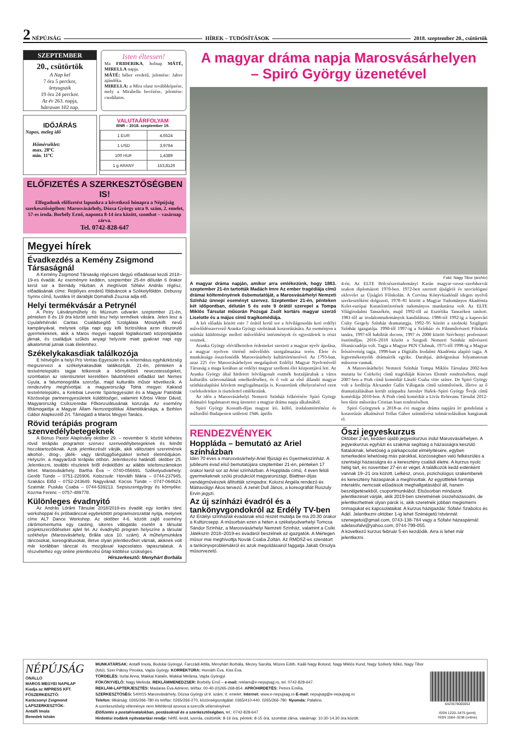2 NÉPÚJSÁG HÍREK – TUDÓSÍTÁSOK 2018. szeptember 20., csütörtök
SZEPTEMBER
20., csütörtök
A Nap kel
7 óra 5 perckor,
lenyugszik
19 óra 24 perckor.
Az év 263. napja,
hátravan 102 nap.
Isten éltessen!
Ma FRIDERIKA, holnap MÁTÉ, MIRELLA napja.
MÁTÉ: héber eredetű, jelentése: Jahve ajándéka.
MIRELLA: a Míra olasz továbbképzése, mely a Mirabella becézése, jelentése: csodálatos.
IDŐJÁRÁS
Napos, meleg idő
Hőmérséklet:
max. 28ºC
min. 11ºC
VALUTAÁRFOLYAM
BNR – 2018. szeptember 19.
| 1 EUR | 4,6524 |
| 1 USD | 3,9764 |
| 100 HUF | 1,4389 |
| 1 g ARANY | 153,8126 |
ELŐFIZETÉS A SZERKESZTŐSÉGBEN IS!
Elfogadunk előfizetést lapunkra a következő hónapra a Népújság szerkesztőségében: Marosvásárhely, Dózsa György utca 9. szám, 2. emelet, 57-es iroda. Borbély Ernő, naponta 8-14 óra között, szombat – vasárnap zárva.
Tel. 0742-828-647
Megyei hírek
Évadkezdés a Kemény Zsigmond Társaságnál
A Kemény Zsigmond Társaság régészeti tárgyú előadással kezdi 2018–19-es évadát. Az eseményre kedden, szeptember 25-én délután 6 órakor kerül sor a Bernády Házban. A meghívott Sófalvi András régész, előadásának címe: Rejtélyes eredetű földsáncok a Székelyföldön. Debussy Syrinx című, fuvolára írt darabját Domahidi Zsuzsa adja elő.
Helyi termékvásár a Petrynél
A Petry Látványműhely és Múzeum udvarán szeptember 21-én, pénteken 8 és 19 óra között ismét lesz helyi termékek vására. Jelen lesz a Gyulafehérvári Caritas Családsegítő Szolgálata Mosolykifli nevű kampányával, melynek célja napi egy kifli biztosítása azon rászoruló gyermekeknek, akik a Maros megyei nappali foglalkoztató központjaikba járnak, és családjuk szűkös anyagi helyzete miatt gyakran napi egy alkalommal jutnak csak élelemhez.
Székelykakasdiak találkozója
E hétvégén a helyi Pro Veritas Egyesület és a református egyházközség megszervezi a székelykakasdiak találkozóját. 21-én, pénteken a testvértelepülés tagjai felkeresik a környékbeli nevezetességeket, szombaton az istentisztelet keretében falutörténeti előadást tart Nemes Gyula, a falumonográfia szerzője, majd kulturális műsor következik. A rendezvény meghívottjai: a magyarországi Tolna megyei Kakasd testvértelepülés, a Kelebiai Levente Sportegyesület és a Magyar Patrióták Közössége partneregyesületek küldöttségei, valamint Kőrösi Viktor Dávid, Magyarország Csíkszeredai Főkonzulátusának konzulja. Az esemény főtámogatója a Magyar Állam Nemzetpolitikai Államtitkársága, a Bethlen Gábor Alapkezelő Zrt. Támogató a Maros Megyei Tanács.
Rövid terápiás program szenvedélybetegeknek
A Bonus Pastor Alapítvány október 29. – november 9. között kéthetes rövid terápiás programot szervez szenvedélybetegeknek és felnőtt hozzátartozóiknak. Azok jelentkezését várják, akik változtatni szeretnének alkohol-, drog-, játék- vagy társfüggőségükkel terhelt életmódjukon. Helyszín: a magyarózdi terápiás otthon. Jelentkezési határidő: október 25. Jelentkezni, további részletek felől érdeklődni az alábbi telefonszámokon lehet: Marosvásárhely: Bartha Éva – 0740-056691. Székelyudvarhely: Geréb Tünde – 0751-226906. Kolozsvár: Horváth Mária – 0744-237945, Szakács Előd – 0752-243649. Nagyvárad: Kocsis Tünde – 0747-064624. Szatmár: Puskás Csaba – 0744-539213. Sepsiszentgyörgy és környéke: Kozma Ferenc – 0757-489778.
Különleges évadnyitó
Az András Lóránt Társulat 2018/2019-es évadát egy kortárs tánc workshoppal és próbatánccal egybekötött programsorozattal nyitja, melynek címe ALT Dance Workshop. Az október 4-6. között zajló esemény zárómomentuma egy casting, sikeres válogatás esetén a társulat projektszerződéseket ajánl fel. Az évadnyitó program helyszíne a társulat székhelye (Marosvásárhely, Brăila utca 10. szám). A műhelymunkára táncosokat, koreográfusokat, illetve olyan jelentkezőket várnak, akiknek volt már korábban tánccal és mozgással kapcsolatos tapasztalatuk. A részvételhez egy online jelentkezési űrlap kitöltése szükséges.
Hírszerkesztő: Menyhárt Borbála
A magyar dráma napja Marosvásárhelyen
– Spiró György üzenetével
Fotó: Nagy Tibor (archív)
A magyar dráma napján, amikor arra emlékezünk, hogy 1883. szeptember 21-én tartották Madách Imre Az ember tragédiája című drámai költeményének ősbemutatóját, a Marosvásárhelyi Nemzeti Színház ünnepi eseményt szervez. Szeptember 21-én, pénteken két időpontban, délután 5 és este 9 órától szerepel a Tompa Miklós Társulat műsorán Pozsgai Zsolt kortárs magyar szerző Liselotte és a május című tragikomédiája.
A két előadás között este 7 órától kerül sor a felvilágosodás kori erdélyi művelődésszervező Aranka György szobrának koszorúzására. Az eseményen a színház küldöttsége mellett művelődési intézmények és egyesületek is részt vesznek.
Aranka György elévülhetetlen érdemeket szerzett a magyar nyelv ápolása, a magyar nyelven történő művelődés szorgalmazása terén. Élete és munkássága összefonódik Marosvásárhely kultúrtörténetével. Az 1793-ban, azaz 225 éve Marosvásárhelyen megalapított Erdélyi Magyar Nyelvmívelő Társaság a maga korában az erdélyi magyar szellemi élet központjává lett. Az Aranka György által hirdetett felvilágosult eszmék hozzájárultak a város kulturális színvonalának emelkedéséhez, és ő volt az első állandó magyar színházalapítási kérelem megfogalmazója is. Koszorúink elhelyezésével ezen cselekedetekre is tisztelettel emlékezünk.
Az idén a Marosvásárhelyi Nemzeti Színház felkérésére Spiró György drámaíró fogalmazott meg üzenetet a magyar dráma napja alkalmából.
Spiró György Kossuth-díjas magyar író, költő, irodalomtörténész és műfordító Budapesten született 1946. április
4-én. Az ELTE Bölcsészettudományi Karán magyar–orosz–szerbhorvát szakon diplomázott 1970-ben. 1972-ben szerzett újságírói és szociológusi oklevelet az Újságíró Főiskolán. A Corvina Könyvkiadónál idegen nyelvű szerkesztőként dolgozott, 1978–81 között a Magyar Tudományos Akadémia Kelet-európai Kutatóintézetének tudományos munkatársa volt. Az ELTE Világirodalmi Tanszékén, majd 1992-től az Esztétika Tanszéken tanított. 1981-től az irodalomtudományok kandidátusa. 1986-tól 1992-ig a kaposvári Csiky Gergely Színház dramaturgja, 1992–95 között a szolnoki Szigligeti Színház igazgatója. 1990-től 1997-ig a Színház- és Filmművészeti Főiskola tanára, 1997-től habilitát docens, 1997 és 2000 között Széchenyi professzori ösztöndíjas. 2016–2018 között a Szegedi Nemzeti Színház művészeti főtanácsadója volt. Tagja a Magyar PEN Clubnak, 1975-től 1998-ig a Magyar Írószövetség tagja, 1998-ban a Digitális Irodalmi Akadémia alapító tagja. A legtermékenyebb drámaírók egyike. Darabjai, átdolgozásai folyamatosan műsoron vannak.
A Marosvásárhelyi Nemzeti Színház Tompa Miklós Társulata 2002-ben mutatta be Csirkefej című tragédiáját Kincses Elemér rendezésében, majd 2007-ben a Prah című komédiát László Csaba vitte színre. De Spiró György volt a fordítója Alexander Galin Válogatás című színművének, illetve az ő dramatizálásában került színpadra Jaroslav Hašek–Spiró György Švejk című komédiája 2010-ben. A Prah című komédiát a Liviu Rebreanu Társulat 2012-ben tűzte műsorára Cristian Ioan rendezésében.
Spiró Györgynek a 2018-as évi magyar dráma napjára írt gondolatai a koszorúzás alkalmával Tollas Gábor színművész tolmácsolásában hangzanak el.
RENDEZVÉNYEK
Hoppláda – bemutató az Ariel színházban
Idén 70 éves a marosvásárhelyi Ariel Ifjúsági és Gyermekszínház. A jubileumi évad első bemutatójára szeptember 21-én, pénteken 17 órakor kerül sor az Ariel színházban. A Hoppláda című, 4 éven felüli gyermekeknek szóló produkciót magyarországi, Blattner-díjas vendégművészek állították színpadra: Kolozsi Angéla rendező és Mátravölgyi Ákos tervező. A zenét Dull János, a koreográfiát Ruszuly Ervin jegyzi.
Az új színházi évadról és a tankönyvgondokról az Erdély TV-ben
Az Erdélyi színházak évadának első részét mutatja be ma 20.30 órakor a Kultúrcsepp. A műsorban ezen a héten a székelyudvarhelyi Tomcsa Sándor Színház, a Marosvásárhelyi Nemzeti Színház, valamint a Csíki Játékszín 2018–2019-es évadáról beszélnek az igazgatók. A Mérlegen műsor mai meghívottja Novák Csaba Zoltán. Az RMDSZ-es szenátort a tankönyvproblémákról és azok megoldásairól faggatja Jakab Orsolya műsorvezető.
Őszi jegyeskurzus
Október 2-án, kedden újabb jegyeskurzus indul Marosvásárhelyen. A jegyeskurzus egyházi és szakmai segítség a házasságra készülő fiataloknak, lehetőség a párkapcsolat elmélyítésére, egyben ismerkedési lehetőség más párokkal, közösségben való felkészülés a szentségi házasságra és a keresztény családi életre. A kurzus nyolc hétig tart, és november 27-én ér véget. A találkozók kedd esténként vannak 19–21 óra között. Lelkész, orvos, pszichológus szakemberek és keresztény házaspárok a meghívottak. Az együttlétek formája interaktív, nemcsak előadások meghallgatásából áll, hanem beszélgetésekből, csoportmunkából. Elsősorban mindazok jelentkezését várják, akik 2019-ben szeretnének összeházasodni, de jelentkezhetnek olyan párok is, akik szeretnék jobban megismerni önmagukat és kapcsolataikat. A kurzus házigazdái: Sófalvi Szabolcs és Adél. Jelentkezni október 1-ig lehet Szénégető Istvánnál: szenegetoi@gmail.com, 0743-138-784 vagy a Sófalvi házaspárnál: adelasofalvi@yahoo.com, 0744-799-055.
A következő kurzus február 5-én kezdődik. Arra is lehet már jelentkezni.
NÉPÚJSÁG
ÖNÁLLÓ
MAROS MEGYEI NAPILAP
Kiadja az IMPRESS KFT.
FŐSZERKESZTŐ:
Karácsonyi Zsigmond
LAPSZERKESZTŐK:
Antalfi Imola
Benedek István
MUNKATÁRSAK: Antalfi Imola, Bodolai Gyöngyi, Farczádi Attila, Menyhárt Borbála, Mezey Sarolta, Mózes Edith, Kaáli Nagy Botond, Nagy Miklós Kund, Nagy Székely Ildikó, Nagy Tibor (fotó), Szer Pálosy Piroska, Vajda György. KORREKTÚRA: Horváth Éva, Kiss Éva.
TÖRDELÉS: Iszlai Anna, Makkai Katalin, Makkai Melánia, Vajda Gyöngyi.
FŐKÖNYVELŐ: Nagy Melinda. REKLÁMMENEDZSER: Borbély Ernő – e-mail: reklam@e-nepujsag.ro, tel. 0742-828-647.
REKLÁM-LAPTERJESZTÉS: Madaras Éva Adrienn, tel/fax: 00-40-(0)265-268-854. APRÓHIRDETÉS: Petres Emília.
SZERKESZTŐSÉG: 540015 Marosvásárhely, Dózsa György út 9. szám, II. emelet. Internet: www.e-nepujsag.ro E-mail: nepujsag@e-nepujsag.ro
Telefon: titkárság: 0265/266-780 és tel/fax: 0265/266-270, közönségszolgálat: 0365/410-440, 0265/266-780. Nyomda: Palatino.
A szerkesztőség véleménye nem feltétlenül azonos a szerzők véleményével.
Előfizetés a postahivatalokban, postásoknál és a szerkesztőségben, tel.: 0742-828-647.
Hirdetési irodánk nyitvatartási rendje: hétfő, kedd, szerda, csütörtök: 8-16 óra, péntek: 8-15 óra, szombat zárva, vasárnap: 10.30-14.30 óra között.
6423578000052
ISSN 1220–3475 (print);
ISSN 1584–3238 (online)